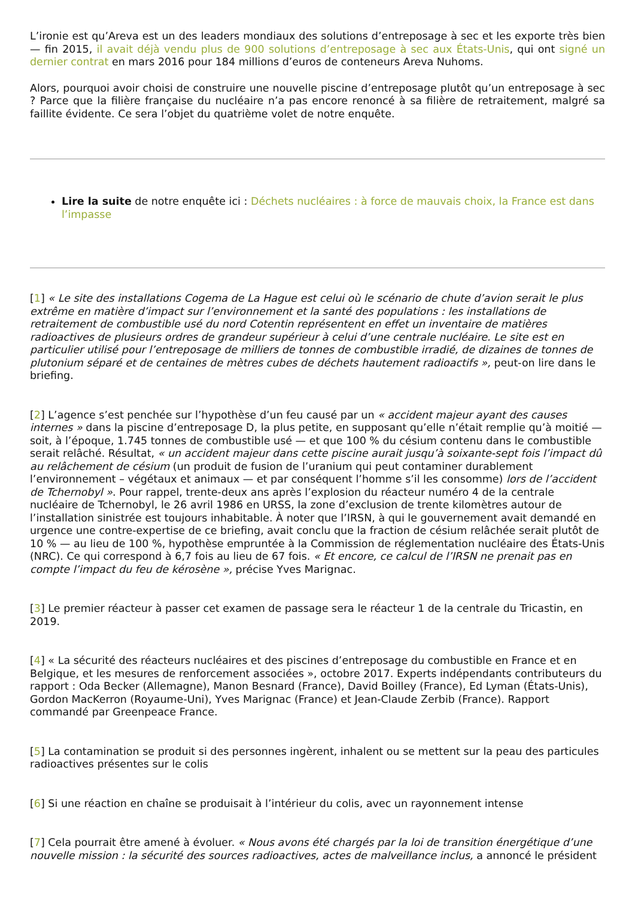L’ironie est qu’Areva est un des leaders mondiaux des solutions d’entreposage à sec et les exporte très bien — fin 2015, il avait déjà vendu plus de 900 solutions d’entreposage à sec aux États-Unis, qui ont signé un dernier contrat en mars 2016 pour 184 millions d’euros de conteneurs Areva Nuhoms.
Alors, pourquoi avoir choisi de construire une nouvelle piscine d’entreposage plutôt qu’un entreposage à sec ? Parce que la filière française du nucléaire n’a pas encore renoncé à sa filière de retraitement, malgré sa faillite évidente. Ce sera l’objet du quatrième volet de notre enquête.
Lire la suite de notre enquête ici : Déchets nucléaires : à force de mauvais choix, la France est dans l’impasse
[1] « Le site des installations Cogema de La Hague est celui où le scénario de chute d’avion serait le plus extrême en matière d’impact sur l’environnement et la santé des populations : les installations de retraitement de combustible usé du nord Cotentin représentent en effet un inventaire de matières radioactives de plusieurs ordres de grandeur supérieur à celui d’une centrale nucléaire. Le site est en particulier utilisé pour l’entreposage de milliers de tonnes de combustible irradié, de dizaines de tonnes de plutonium séparé et de centaines de mètres cubes de déchets hautement radioactifs », peut-on lire dans le briefing.
[2] L’agence s’est penchée sur l’hypothèse d’un feu causé par un « accident majeur ayant des causes internes » dans la piscine d’entreposage D, la plus petite, en supposant qu’elle n’était remplie qu’à moitié — soit, à l’époque, 1.745 tonnes de combustible usé — et que 100 % du césium contenu dans le combustible serait relâché. Résultat, « un accident majeur dans cette piscine aurait jusqu’à soixante-sept fois l’impact dû au relâchement de césium (un produit de fusion de l’uranium qui peut contaminer durablement l’environnement – végétaux et animaux — et par conséquent l’homme s’il les consomme) lors de l’accident de Tchernobyl ». Pour rappel, trente-deux ans après l’explosion du réacteur numéro 4 de la centrale nucléaire de Tchernobyl, le 26 avril 1986 en URSS, la zone d’exclusion de trente kilomètres autour de l’installation sinistrée est toujours inhabitable. À noter que l’IRSN, à qui le gouvernement avait demandé en urgence une contre-expertise de ce briefing, avait conclu que la fraction de césium relâchée serait plutôt de 10 % — au lieu de 100 %, hypothèse empruntée à la Commission de réglementation nucléaire des États-Unis (NRC). Ce qui correspond à 6,7 fois au lieu de 67 fois. « Et encore, ce calcul de l’IRSN ne prenait pas en compte l’impact du feu de kérosène », précise Yves Marignac.
[3] Le premier réacteur à passer cet examen de passage sera le réacteur 1 de la centrale du Tricastin, en 2019.
[4] « La sécurité des réacteurs nucléaires et des piscines d’entreposage du combustible en France et en Belgique, et les mesures de renforcement associées », octobre 2017. Experts indépendants contributeurs du rapport : Oda Becker (Allemagne), Manon Besnard (France), David Boilley (France), Ed Lyman (États-Unis), Gordon MacKerron (Royaume-Uni), Yves Marignac (France) et Jean-Claude Zerbib (France). Rapport commandé par Greenpeace France.
[5] La contamination se produit si des personnes ingèrent, inhalent ou se mettent sur la peau des particules radioactives présentes sur le colis
[6] Si une réaction en chaîne se produisait à l’intérieur du colis, avec un rayonnement intense
[7] Cela pourrait être amené à évoluer. « Nous avons été chargés par la loi de transition énergétique d’une nouvelle mission : la sécurité des sources radioactives, actes de malveillance inclus, a annoncé le président